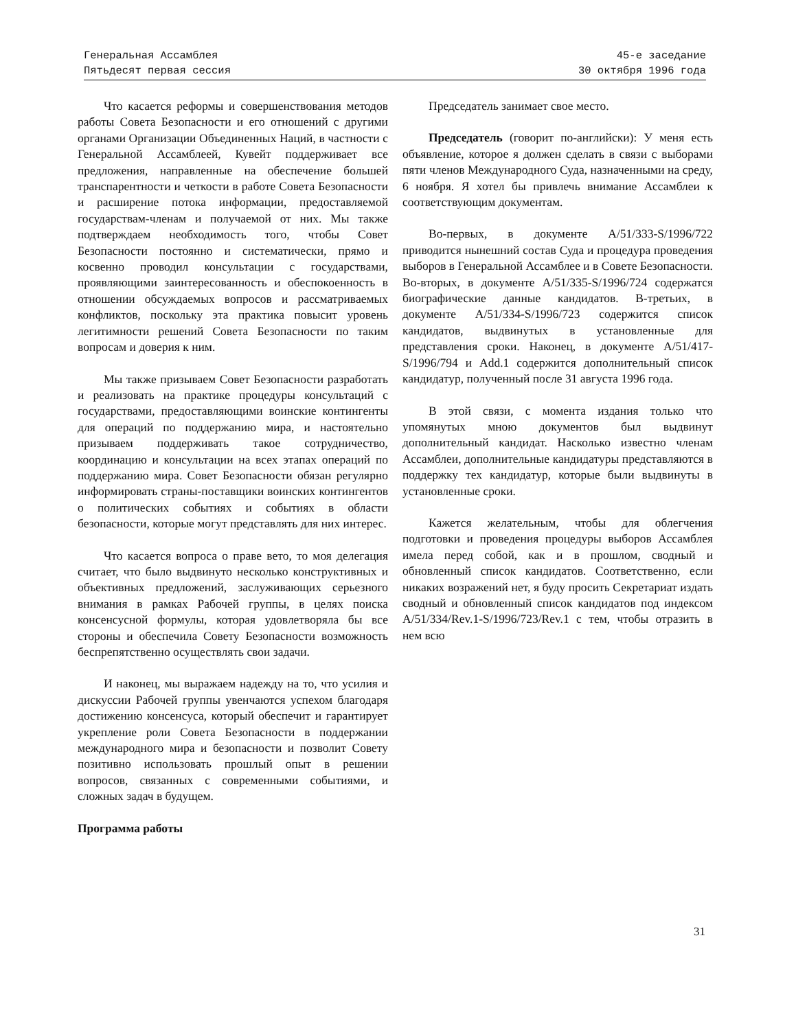Генеральная Ассамблея
Пятьдесят первая сессия
45-е заседание
30 октября 1996 года
Что касается реформы и совершенствования методов работы Совета Безопасности и его отношений с другими органами Организации Объединенных Наций, в частности с Генеральной Ассамблеей, Кувейт поддерживает все предложения, направленные на обеспечение большей транспарентности и четкости в работе Совета Безопасности и расширение потока информации, предоставляемой государствам-членам и получаемой от них. Мы также подтверждаем необходимость того, чтобы Совет Безопасности постоянно и систематически, прямо и косвенно проводил консультации с государствами, проявляющими заинтересованность и обеспокоенность в отношении обсуждаемых вопросов и рассматриваемых конфликтов, поскольку эта практика повысит уровень легитимности решений Совета Безопасности по таким вопросам и доверия к ним.
Мы также призываем Совет Безопасности разработать и реализовать на практике процедуры консультаций с государствами, предоставляющими воинские контингенты для операций по поддержанию мира, и настоятельно призываем поддерживать такое сотрудничество, координацию и консультации на всех этапах операций по поддержанию мира. Совет Безопасности обязан регулярно информировать страны-поставщики воинских контингентов о политических событиях и событиях в области безопасности, которые могут представлять для них интерес.
Что касается вопроса о праве вето, то моя делегация считает, что было выдвинуто несколько конструктивных и объективных предложений, заслуживающих серьезного внимания в рамках Рабочей группы, в целях поиска консенсусной формулы, которая удовлетворяла бы все стороны и обеспечила Совету Безопасности возможность беспрепятственно осуществлять свои задачи.
И наконец, мы выражаем надежду на то, что усилия и дискуссии Рабочей группы увенчаются успехом благодаря достижению консенсуса, который обеспечит и гарантирует укрепление роли Совета Безопасности в поддержании международного мира и безопасности и позволит Совету позитивно использовать прошлый опыт в решении вопросов, связанных с современными событиями, и сложных задач в будущем.
Программа работы
Председатель занимает свое место.
Председатель (говорит по-английски): У меня есть объявление, которое я должен сделать в связи с выборами пяти членов Международного Суда, назначенными на среду, 6 ноября. Я хотел бы привлечь внимание Ассамблеи к соответствующим документам.
Во-первых, в документе A/51/333-S/1996/722 приводится нынешний состав Суда и процедура проведения выборов в Генеральной Ассамблее и в Совете Безопасности. Во-вторых, в документе A/51/335-S/1996/724 содержатся биографические данные кандидатов. В-третьих, в документе A/51/334-S/1996/723 содержится список кандидатов, выдвинутых в установленные для представления сроки. Наконец, в документе A/51/417-S/1996/794 и Add.1 содержится дополнительный список кандидатур, полученный после 31 августа 1996 года.
В этой связи, с момента издания только что упомянутых мною документов был выдвинут дополнительный кандидат. Насколько известно членам Ассамблеи, дополнительные кандидатуры представляются в поддержку тех кандидатур, которые были выдвинуты в установленные сроки.
Кажется желательным, чтобы для облегчения подготовки и проведения процедуры выборов Ассамблея имела перед собой, как и в прошлом, сводный и обновленный список кандидатов. Соответственно, если никаких возражений нет, я буду просить Секретариат издать сводный и обновленный список кандидатов под индексом A/51/334/Rev.1-S/1996/723/Rev.1 с тем, чтобы отразить в нем всю
31